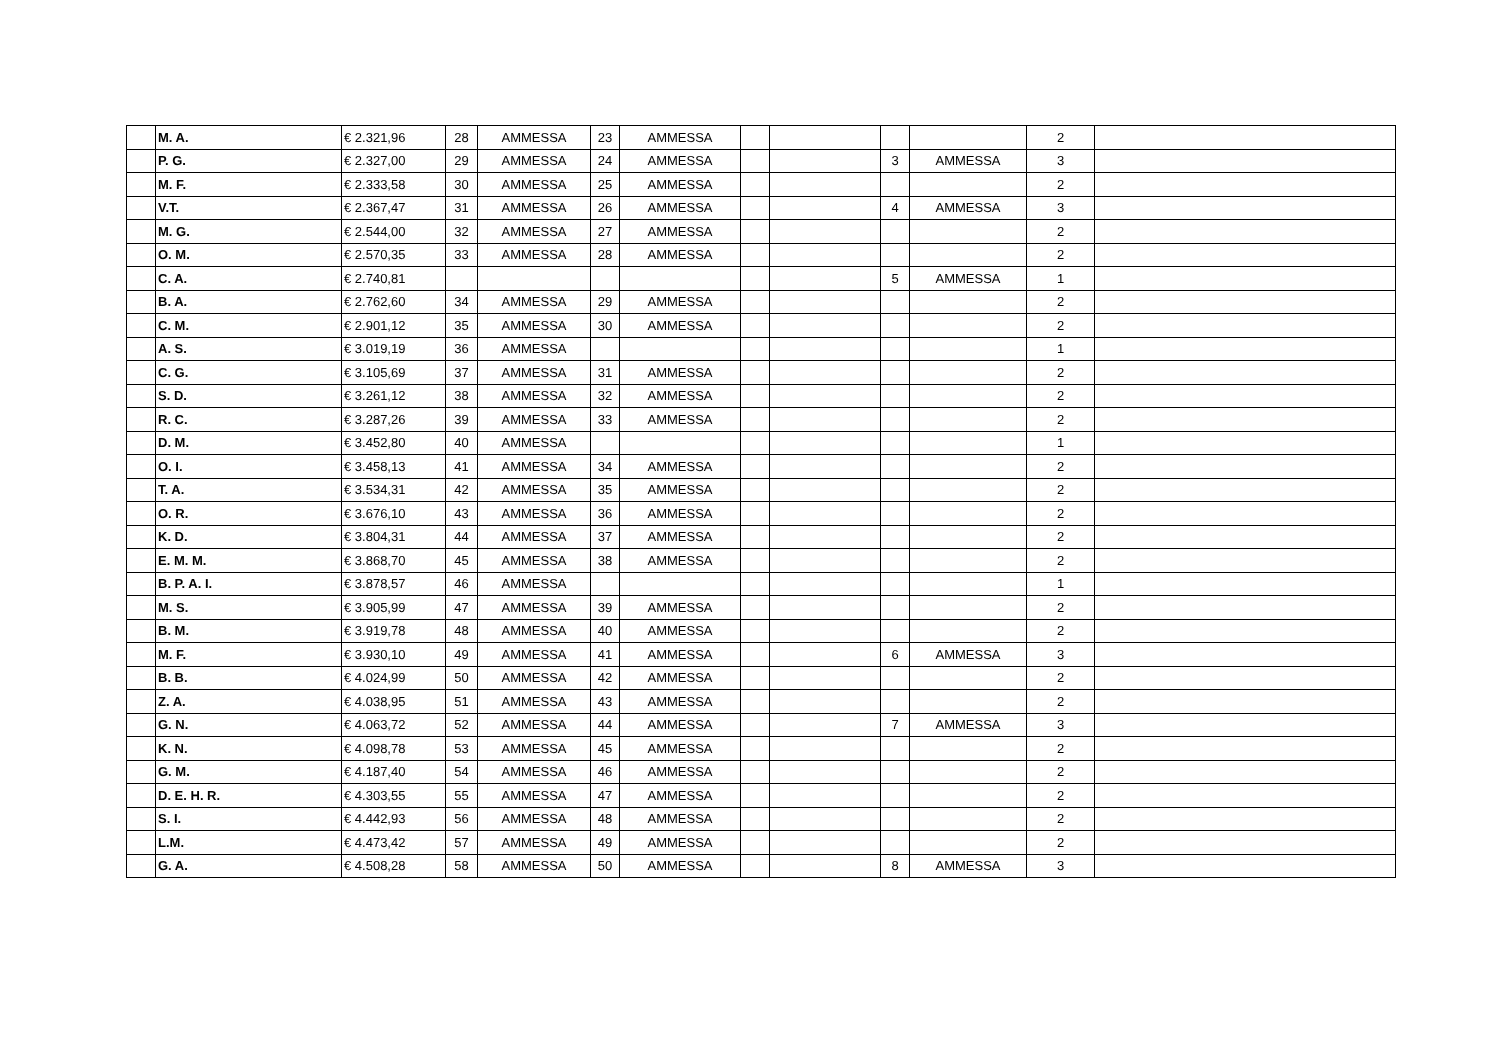| | M. A. | € 2.321,96 | 28 | AMMESSA | 23 | AMMESSA | | | | | 2 | |
| | P. G. | € 2.327,00 | 29 | AMMESSA | 24 | AMMESSA | | | 3 | AMMESSA | 3 | |
| | M. F. | € 2.333,58 | 30 | AMMESSA | 25 | AMMESSA | | | | | 2 | |
| | V.T. | € 2.367,47 | 31 | AMMESSA | 26 | AMMESSA | | | 4 | AMMESSA | 3 | |
| | M. G. | € 2.544,00 | 32 | AMMESSA | 27 | AMMESSA | | | | | 2 | |
| | O. M. | € 2.570,35 | 33 | AMMESSA | 28 | AMMESSA | | | | | 2 | |
| | C. A. | € 2.740,81 | | | | | | | 5 | AMMESSA | 1 | |
| | B. A. | € 2.762,60 | 34 | AMMESSA | 29 | AMMESSA | | | | | 2 | |
| | C. M. | € 2.901,12 | 35 | AMMESSA | 30 | AMMESSA | | | | | 2 | |
| | A. S. | € 3.019,19 | 36 | AMMESSA | | | | | | | 1 | |
| | C. G. | € 3.105,69 | 37 | AMMESSA | 31 | AMMESSA | | | | | 2 | |
| | S. D. | € 3.261,12 | 38 | AMMESSA | 32 | AMMESSA | | | | | 2 | |
| | R. C. | € 3.287,26 | 39 | AMMESSA | 33 | AMMESSA | | | | | 2 | |
| | D. M. | € 3.452,80 | 40 | AMMESSA | | | | | | | 1 | |
| | O. I. | € 3.458,13 | 41 | AMMESSA | 34 | AMMESSA | | | | | 2 | |
| | T. A. | € 3.534,31 | 42 | AMMESSA | 35 | AMMESSA | | | | | 2 | |
| | O. R. | € 3.676,10 | 43 | AMMESSA | 36 | AMMESSA | | | | | 2 | |
| | K. D. | € 3.804,31 | 44 | AMMESSA | 37 | AMMESSA | | | | | 2 | |
| | E. M. M. | € 3.868,70 | 45 | AMMESSA | 38 | AMMESSA | | | | | 2 | |
| | B. P. A. I. | € 3.878,57 | 46 | AMMESSA | | | | | | | 1 | |
| | M. S. | € 3.905,99 | 47 | AMMESSA | 39 | AMMESSA | | | | | 2 | |
| | B. M. | € 3.919,78 | 48 | AMMESSA | 40 | AMMESSA | | | | | 2 | |
| | M. F. | € 3.930,10 | 49 | AMMESSA | 41 | AMMESSA | | | 6 | AMMESSA | 3 | |
| | B. B. | € 4.024,99 | 50 | AMMESSA | 42 | AMMESSA | | | | | 2 | |
| | Z. A. | € 4.038,95 | 51 | AMMESSA | 43 | AMMESSA | | | | | 2 | |
| | G. N. | € 4.063,72 | 52 | AMMESSA | 44 | AMMESSA | | | 7 | AMMESSA | 3 | |
| | K. N. | € 4.098,78 | 53 | AMMESSA | 45 | AMMESSA | | | | | 2 | |
| | G. M. | € 4.187,40 | 54 | AMMESSA | 46 | AMMESSA | | | | | 2 | |
| | D. E. H. R. | € 4.303,55 | 55 | AMMESSA | 47 | AMMESSA | | | | | 2 | |
| | S. I. | € 4.442,93 | 56 | AMMESSA | 48 | AMMESSA | | | | | 2 | |
| | L.M. | € 4.473,42 | 57 | AMMESSA | 49 | AMMESSA | | | | | 2 | |
| | G. A. | € 4.508,28 | 58 | AMMESSA | 50 | AMMESSA | | | 8 | AMMESSA | 3 | |